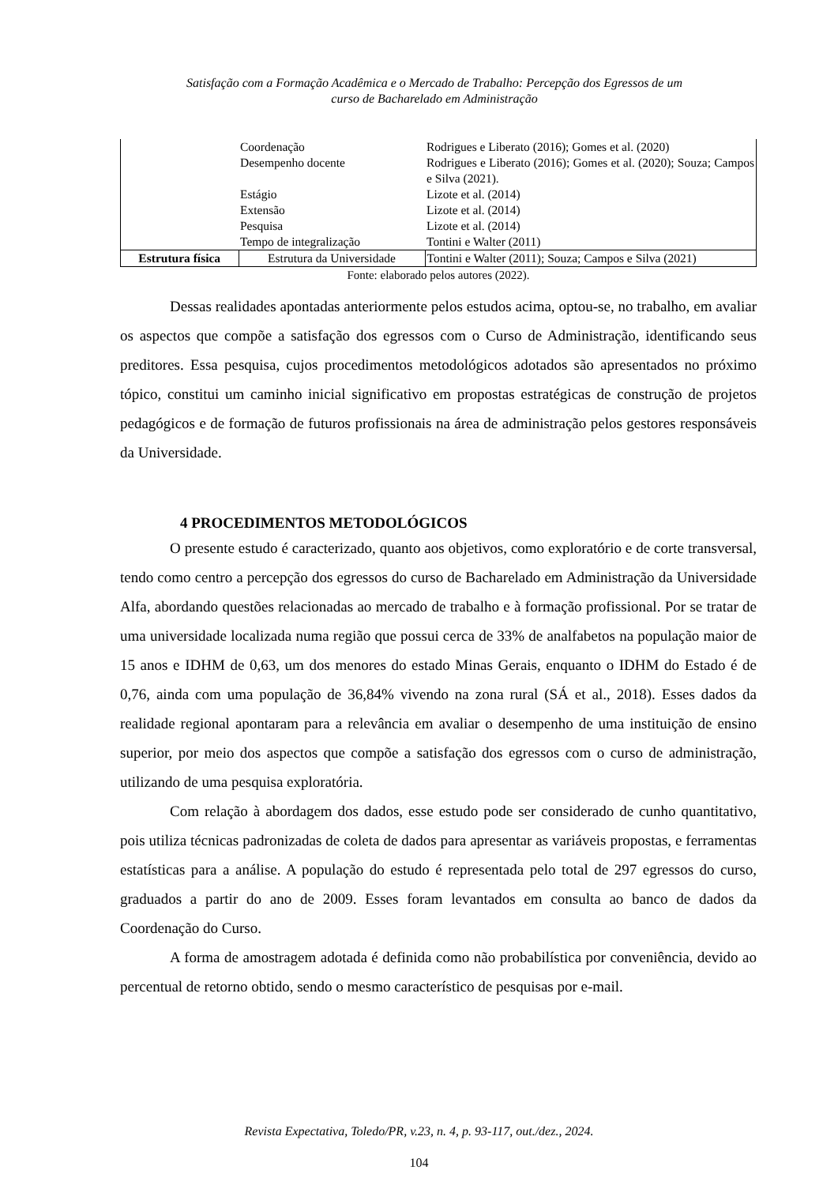Satisfação com a Formação Acadêmica e o Mercado de Trabalho: Percepção dos Egressos de um
curso de Bacharelado em Administração
| | Coordenação | Rodrigues e Liberato (2016); Gomes et al. (2020) |
| | Desempenho docente | Rodrigues e Liberato (2016); Gomes et al. (2020); Souza; Campos e Silva (2021). |
| | Estágio | Lizote et al. (2014) |
| | Extensão | Lizote et al. (2014) |
| | Pesquisa | Lizote et al. (2014) |
| | Tempo de integralização | Tontini e Walter (2011) |
| Estrutura física | Estrutura da Universidade | Tontini e Walter (2011); Souza; Campos e Silva (2021) |
Fonte: elaborado pelos autores (2022).
Dessas realidades apontadas anteriormente pelos estudos acima, optou-se, no trabalho, em avaliar os aspectos que compõe a satisfação dos egressos com o Curso de Administração, identificando seus preditores. Essa pesquisa, cujos procedimentos metodológicos adotados são apresentados no próximo tópico, constitui um caminho inicial significativo em propostas estratégicas de construção de projetos pedagógicos e de formação de futuros profissionais na área de administração pelos gestores responsáveis da Universidade.
4 PROCEDIMENTOS METODOLÓGICOS
O presente estudo é caracterizado, quanto aos objetivos, como exploratório e de corte transversal, tendo como centro a percepção dos egressos do curso de Bacharelado em Administração da Universidade Alfa, abordando questões relacionadas ao mercado de trabalho e à formação profissional. Por se tratar de uma universidade localizada numa região que possui cerca de 33% de analfabetos na população maior de 15 anos e IDHM de 0,63, um dos menores do estado Minas Gerais, enquanto o IDHM do Estado é de 0,76, ainda com uma população de 36,84% vivendo na zona rural (SÁ et al., 2018). Esses dados da realidade regional apontaram para a relevância em avaliar o desempenho de uma instituição de ensino superior, por meio dos aspectos que compõe a satisfação dos egressos com o curso de administração, utilizando de uma pesquisa exploratória.
Com relação à abordagem dos dados, esse estudo pode ser considerado de cunho quantitativo, pois utiliza técnicas padronizadas de coleta de dados para apresentar as variáveis propostas, e ferramentas estatísticas para a análise. A população do estudo é representada pelo total de 297 egressos do curso, graduados a partir do ano de 2009. Esses foram levantados em consulta ao banco de dados da Coordenação do Curso.
A forma de amostragem adotada é definida como não probabilística por conveniência, devido ao percentual de retorno obtido, sendo o mesmo característico de pesquisas por e-mail.
Revista Expectativa, Toledo/PR, v.23, n. 4, p. 93-117, out./dez., 2024.
104